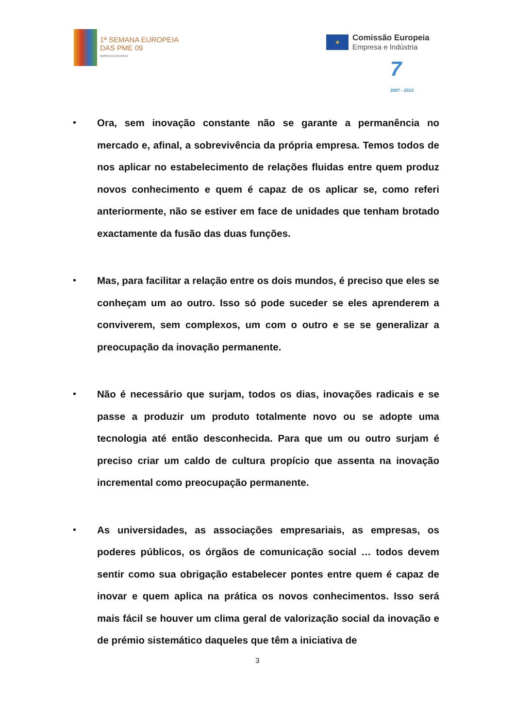1ª SEMANA EUROPEIA
DAS PME 09
EMPRESAS EUROPEIAS
★
Comissão Europeia
Empresa e Indústria
7
2007 - 2013
• Ora, sem inovação constante não se garante a permanência no mercado e, afinal, a sobrevivência da própria empresa. Temos todos de nos aplicar no estabelecimento de relações fluidas entre quem produz novos conhecimento e quem é capaz de os aplicar se, como referi anteriormente, não se estiver em face de unidades que tenham brotado exactamente da fusão das duas funções.
• Mas, para facilitar a relação entre os dois mundos, é preciso que eles se conheçam um ao outro. Isso só pode suceder se eles aprenderem a conviverem, sem complexos, um com o outro e se se generalizar a preocupação da inovação permanente.
• Não é necessário que surjam, todos os dias, inovações radicais e se passe a produzir um produto totalmente novo ou se adopte uma tecnologia até então desconhecida. Para que um ou outro surjam é preciso criar um caldo de cultura propício que assenta na inovação incremental como preocupação permanente.
• As universidades, as associações empresariais, as empresas, os poderes públicos, os órgãos de comunicação social … todos devem sentir como sua obrigação estabelecer pontes entre quem é capaz de inovar e quem aplica na prática os novos conhecimentos. Isso será mais fácil se houver um clima geral de valorização social da inovação e de prémio sistemático daqueles que têm a iniciativa de
3